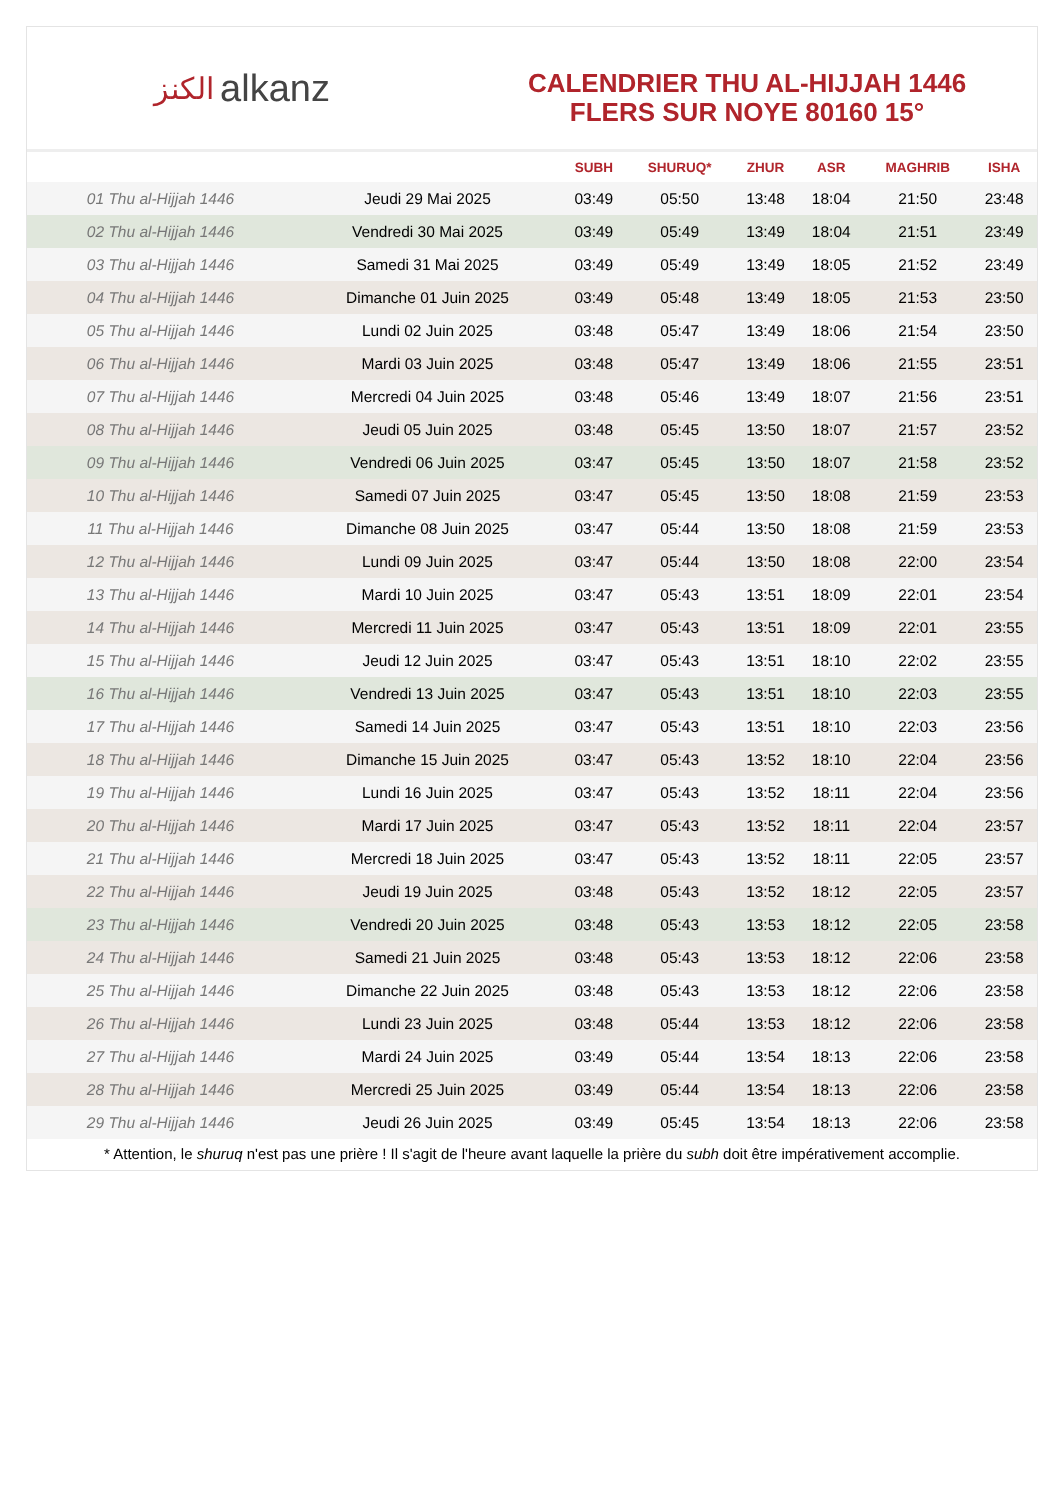الكنز alkanz
CALENDRIER THU AL-HIJJAH 1446
FLERS SUR NOYE 80160 15°
| | | SUBH | SHURUQ* | ZHUR | ASR | MAGHRIB | ISHA |
| --- | --- | --- | --- | --- | --- | --- | --- |
| 01 Thu al-Hijjah 1446 | Jeudi 29 Mai 2025 | 03:49 | 05:50 | 13:48 | 18:04 | 21:50 | 23:48 |
| 02 Thu al-Hijjah 1446 | Vendredi 30 Mai 2025 | 03:49 | 05:49 | 13:49 | 18:04 | 21:51 | 23:49 |
| 03 Thu al-Hijjah 1446 | Samedi 31 Mai 2025 | 03:49 | 05:49 | 13:49 | 18:05 | 21:52 | 23:49 |
| 04 Thu al-Hijjah 1446 | Dimanche 01 Juin 2025 | 03:49 | 05:48 | 13:49 | 18:05 | 21:53 | 23:50 |
| 05 Thu al-Hijjah 1446 | Lundi 02 Juin 2025 | 03:48 | 05:47 | 13:49 | 18:06 | 21:54 | 23:50 |
| 06 Thu al-Hijjah 1446 | Mardi 03 Juin 2025 | 03:48 | 05:47 | 13:49 | 18:06 | 21:55 | 23:51 |
| 07 Thu al-Hijjah 1446 | Mercredi 04 Juin 2025 | 03:48 | 05:46 | 13:49 | 18:07 | 21:56 | 23:51 |
| 08 Thu al-Hijjah 1446 | Jeudi 05 Juin 2025 | 03:48 | 05:45 | 13:50 | 18:07 | 21:57 | 23:52 |
| 09 Thu al-Hijjah 1446 | Vendredi 06 Juin 2025 | 03:47 | 05:45 | 13:50 | 18:07 | 21:58 | 23:52 |
| 10 Thu al-Hijjah 1446 | Samedi 07 Juin 2025 | 03:47 | 05:45 | 13:50 | 18:08 | 21:59 | 23:53 |
| 11 Thu al-Hijjah 1446 | Dimanche 08 Juin 2025 | 03:47 | 05:44 | 13:50 | 18:08 | 21:59 | 23:53 |
| 12 Thu al-Hijjah 1446 | Lundi 09 Juin 2025 | 03:47 | 05:44 | 13:50 | 18:08 | 22:00 | 23:54 |
| 13 Thu al-Hijjah 1446 | Mardi 10 Juin 2025 | 03:47 | 05:43 | 13:51 | 18:09 | 22:01 | 23:54 |
| 14 Thu al-Hijjah 1446 | Mercredi 11 Juin 2025 | 03:47 | 05:43 | 13:51 | 18:09 | 22:01 | 23:55 |
| 15 Thu al-Hijjah 1446 | Jeudi 12 Juin 2025 | 03:47 | 05:43 | 13:51 | 18:10 | 22:02 | 23:55 |
| 16 Thu al-Hijjah 1446 | Vendredi 13 Juin 2025 | 03:47 | 05:43 | 13:51 | 18:10 | 22:03 | 23:55 |
| 17 Thu al-Hijjah 1446 | Samedi 14 Juin 2025 | 03:47 | 05:43 | 13:51 | 18:10 | 22:03 | 23:56 |
| 18 Thu al-Hijjah 1446 | Dimanche 15 Juin 2025 | 03:47 | 05:43 | 13:52 | 18:10 | 22:04 | 23:56 |
| 19 Thu al-Hijjah 1446 | Lundi 16 Juin 2025 | 03:47 | 05:43 | 13:52 | 18:11 | 22:04 | 23:56 |
| 20 Thu al-Hijjah 1446 | Mardi 17 Juin 2025 | 03:47 | 05:43 | 13:52 | 18:11 | 22:04 | 23:57 |
| 21 Thu al-Hijjah 1446 | Mercredi 18 Juin 2025 | 03:47 | 05:43 | 13:52 | 18:11 | 22:05 | 23:57 |
| 22 Thu al-Hijjah 1446 | Jeudi 19 Juin 2025 | 03:48 | 05:43 | 13:52 | 18:12 | 22:05 | 23:57 |
| 23 Thu al-Hijjah 1446 | Vendredi 20 Juin 2025 | 03:48 | 05:43 | 13:53 | 18:12 | 22:05 | 23:58 |
| 24 Thu al-Hijjah 1446 | Samedi 21 Juin 2025 | 03:48 | 05:43 | 13:53 | 18:12 | 22:06 | 23:58 |
| 25 Thu al-Hijjah 1446 | Dimanche 22 Juin 2025 | 03:48 | 05:43 | 13:53 | 18:12 | 22:06 | 23:58 |
| 26 Thu al-Hijjah 1446 | Lundi 23 Juin 2025 | 03:48 | 05:44 | 13:53 | 18:12 | 22:06 | 23:58 |
| 27 Thu al-Hijjah 1446 | Mardi 24 Juin 2025 | 03:49 | 05:44 | 13:54 | 18:13 | 22:06 | 23:58 |
| 28 Thu al-Hijjah 1446 | Mercredi 25 Juin 2025 | 03:49 | 05:44 | 13:54 | 18:13 | 22:06 | 23:58 |
| 29 Thu al-Hijjah 1446 | Jeudi 26 Juin 2025 | 03:49 | 05:45 | 13:54 | 18:13 | 22:06 | 23:58 |
* Attention, le shuruq n'est pas une prière ! Il s'agit de l'heure avant laquelle la prière du subh doit être impérativement accomplie.